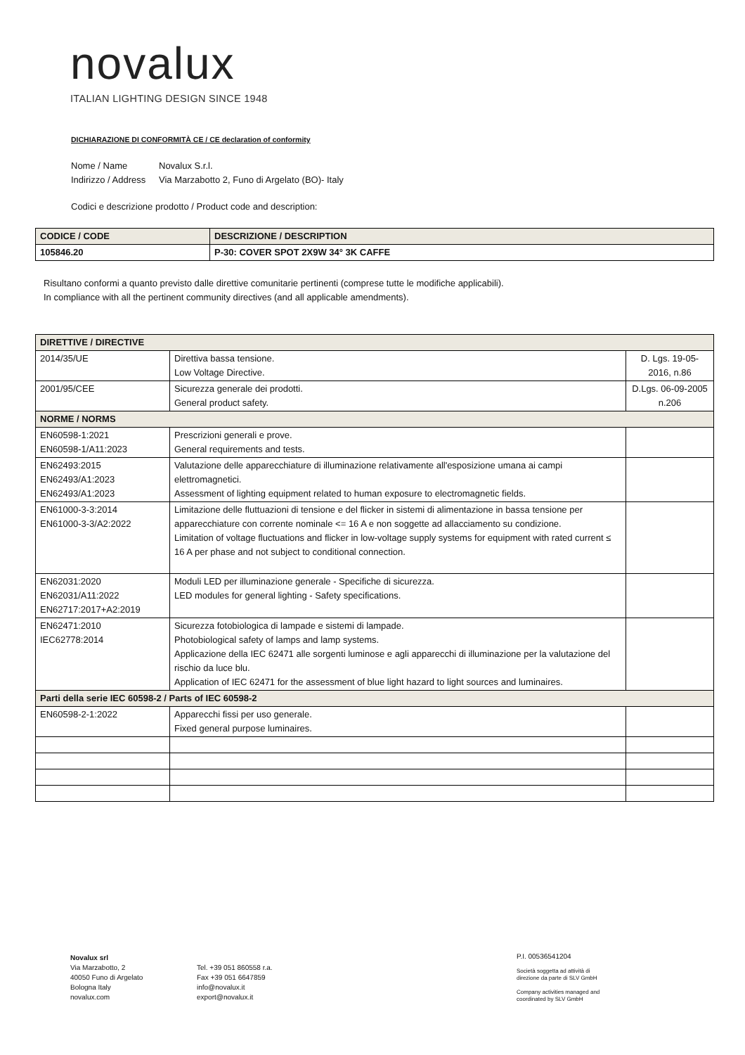novalux
ITALIAN LIGHTING DESIGN SINCE 1948
DICHIARAZIONE DI CONFORMITÀ CE / CE declaration of conformity
Nome / Name Novalux S.r.l.
Indirizzo / Address Via Marzabotto 2, Funo di Argelato (BO)- Italy
Codici e descrizione prodotto / Product code and description:
| CODICE / CODE | DESCRIZIONE / DESCRIPTION |
| 105846.20 | P-30: COVER SPOT 2X9W 34° 3K CAFFE |
Risultano conformi a quanto previsto dalle direttive comunitarie pertinenti (comprese tutte le modifiche applicabili).
In compliance with all the pertinent community directives (and all applicable amendments).
| DIRETTIVE / DIRECTIVE | | |
| 2014/35/UE | Direttiva bassa tensione. Low Voltage Directive. | D. Lgs. 19-05-2016, n.86 |
| 2001/95/CEE | Sicurezza generale dei prodotti. General product safety. | D.Lgs. 06-09-2005 n.206 |
| NORME / NORMS | | |
| EN60598-1:2021 EN60598-1/A11:2023 | Prescrizioni generali e prove. General requirements and tests. | |
| EN62493:2015 EN62493/A1:2023 EN62493/A1:2023 | Valutazione delle apparecchiature di illuminazione relativamente all'esposizione umana ai campi elettromagnetici. Assessment of lighting equipment related to human exposure to electromagnetic fields. | |
| EN61000-3-3:2014 EN61000-3-3/A2:2022 | Limitazione delle fluttuazioni di tensione e del flicker in sistemi di alimentazione in bassa tensione per apparecchiature con corrente nominale <= 16 A e non soggette ad allacciamento su condizione. Limitation of voltage fluctuations and flicker in low-voltage supply systems for equipment with rated current ≤ 16 A per phase and not subject to conditional connection. | |
| EN62031:2020 EN62031/A11:2022 EN62717:2017+A2:2019 | Moduli LED per illuminazione generale - Specifiche di sicurezza. LED modules for general lighting - Safety specifications. | |
| EN62471:2010 IEC62778:2014 | Sicurezza fotobiologica di lampade e sistemi di lampade. Photobiological safety of lamps and lamp systems. Applicazione della IEC 62471 alle sorgenti luminose e agli apparecchi di illuminazione per la valutazione del rischio da luce blu. Application of IEC 62471 for the assessment of blue light hazard to light sources and luminaires. | |
| Parti della serie IEC 60598-2 / Parts of IEC 60598-2 | | |
| EN60598-2-1:2022 | Apparecchi fissi per uso generale. Fixed general purpose luminaires. | |
Novalux srl
Via Marzabotto, 2
40050 Funo di Argelato
Bologna Italy
novalux.com
Tel. +39 051 860558 r.a.
Fax +39 051 6647859
info@novalux.it
export@novalux.it
P.I. 00536541204
Società soggetta ad attività di
direzione da parte di SLV GmbH
Company activities managed and
coordinated by SLV GmbH